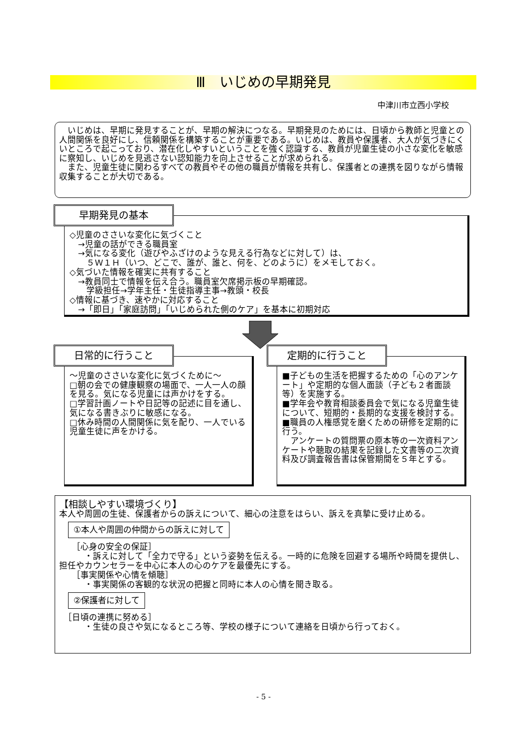Ⅲ　いじめの早期発見
中津川市立西小学校
　いじめは、早期に発見することが、早期の解決につなる。早期発見のためには、日頃から教師と児童との人間関係を良好にし、信頼関係を構築することが重要である。いじめは、教員や保護者、大人が気づきにくいところで起こっており、潜在化しやすいということを強く認識する、教員が児童生徒の小さな変化を敏感に察知し、いじめを見逃さない認知能力を向上させることが求められる。
　また、児童生徒に関わるすべての教員やその他の職員が情報を共有し、保護者との連携を図りながら情報収集することが大切である。
◇児童のささいな変化に気づくこと
　→児童の話ができる職員室
　→気になる変化（遊びやふざけのような見える行為などに対して）は、
　　５Ｗ１Ｈ（いつ、どこで、誰が、誰と、何を、どのように）をメモしておく。
◇気づいた情報を確実に共有すること
　→教員同士で情報を伝え合う。職員室欠席掲示板の早期確認。
　　学級担任→学年主任・生徒指導主事→教頭・校長
◇情報に基づき、速やかに対応すること
　→「即日」「家庭訪問」「いじめられた側のケア」を基本に初期対応
早期発見の基本
～児童のささいな変化に気づくために～
□朝の会での健康観察の場面で、一人一人の顔を見る。気になる児童には声かけをする。
□学習計画ノートや日記等の記述に目を通し、気になる書きぶりに敏感になる。
□休み時間の人間関係に気を配り、一人でいる児童生徒に声をかける。
日常的に行うこと
■子どもの生活を把握するための「心のアンケート」や定期的な個人面談（子ども２者面談等）を実施する。
■学年会や教育相談委員会で気になる児童生徒について、短期的・長期的な支援を検討する。
■職員の人権感覚を磨くための研修を定期的に行う。
　アンケートの質問票の原本等の一次資料アンケートや聴取の結果を記録した文書等の二次資料及び調査報告書は保管期間を５年とする。
定期的に行うこと
【相談しやすい環境づくり】
本人や周囲の生徒、保護者からの訴えについて、細心の注意をはらい、訴えを真摯に受け止める。
①本人や周囲の仲間からの訴えに対して
　　［心身の安全の保証］
　　　・訴えに対して「全力で守る」という姿勢を伝える。一時的に危険を回避する場所や時間を提供し、担任やカウンセラーを中心に本人の心のケアを最優先にする。
　　［事実関係や心情を傾聴］
　　　・事実関係の客観的な状況の把握と同時に本人の心情を聞き取る。
②保護者に対して
　［日頃の連携に努める］
　　　・生徒の良さや気になるところ等、学校の様子について連絡を日頃から行っておく。
- 5 -